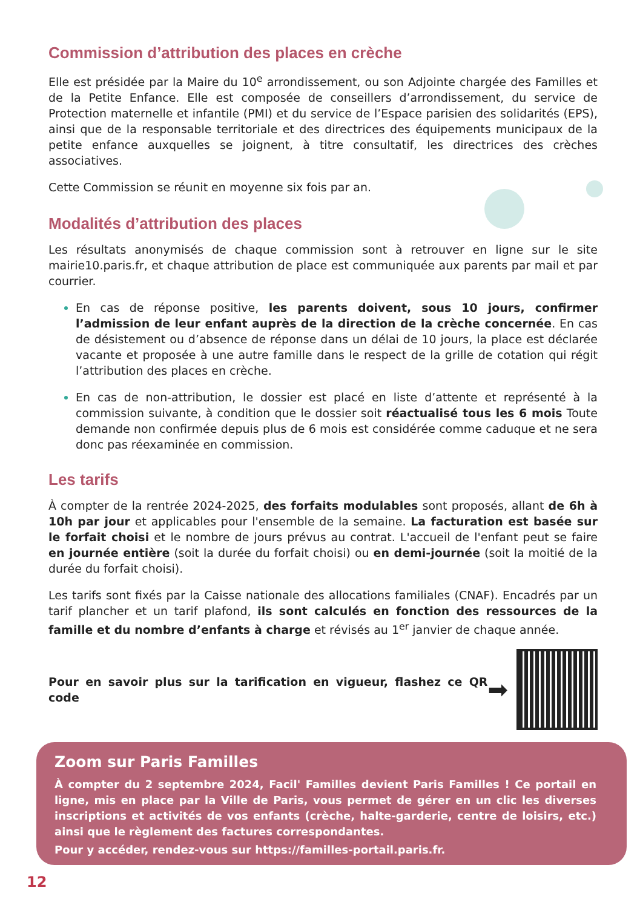Commission d’attribution des places en crèche
Elle est présidée par la Maire du 10<sup>e</sup> arrondissement, ou son Adjointe chargée des Familles et de la Petite Enfance. Elle est composée de conseillers d’arrondissement, du service de Protection maternelle et infantile (PMI) et du service de l’Espace parisien des solidarités (EPS), ainsi que de la responsable territoriale et des directrices des équipements municipaux de la petite enfance auxquelles se joignent, à titre consultatif, les directrices des crèches associatives.
Cette Commission se réunit en moyenne six fois par an.
Modalités d’attribution des places
Les résultats anonymisés de chaque commission sont à retrouver en ligne sur le site mairie10.paris.fr, et chaque attribution de place est communiquée aux parents par mail et par courrier.
En cas de réponse positive, les parents doivent, sous 10 jours, confirmer l’admission de leur enfant auprès de la direction de la crèche concernée. En cas de désistement ou d’absence de réponse dans un délai de 10 jours, la place est déclarée vacante et proposée à une autre famille dans le respect de la grille de cotation qui régit l’attribution des places en crèche.
En cas de non-attribution, le dossier est placé en liste d’attente et représenté à la commission suivante, à condition que le dossier soit réactualisé tous les 6 mois Toute demande non confirmée depuis plus de 6 mois est considérée comme caduque et ne sera donc pas réexaminée en commission.
Les tarifs
À compter de la rentrée 2024-2025, des forfaits modulables sont proposés, allant de 6h à 10h par jour et applicables pour l'ensemble de la semaine. La facturation est basée sur le forfait choisi et le nombre de jours prévus au contrat. L'accueil de l'enfant peut se faire en journée entière (soit la durée du forfait choisi) ou en demi-journée (soit la moitié de la durée du forfait choisi).
Les tarifs sont fixés par la Caisse nationale des allocations familiales (CNAF). Encadrés par un tarif plancher et un tarif plafond, ils sont calculés en fonction des ressources de la famille et du nombre d’enfants à charge et révisés au 1<sup>er</sup> janvier de chaque année.
Pour en savoir plus sur la tarification en vigueur, flashez ce QR code
➡
Zoom sur Paris Familles
À compter du 2 septembre 2024, Facil' Familles devient Paris Familles ! Ce portail en ligne, mis en place par la Ville de Paris, vous permet de gérer en un clic les diverses inscriptions et activités de vos enfants (crèche, halte-garderie, centre de loisirs, etc.) ainsi que le règlement des factures correspondantes.
Pour y accéder, rendez-vous sur https://familles-portail.paris.fr.
12